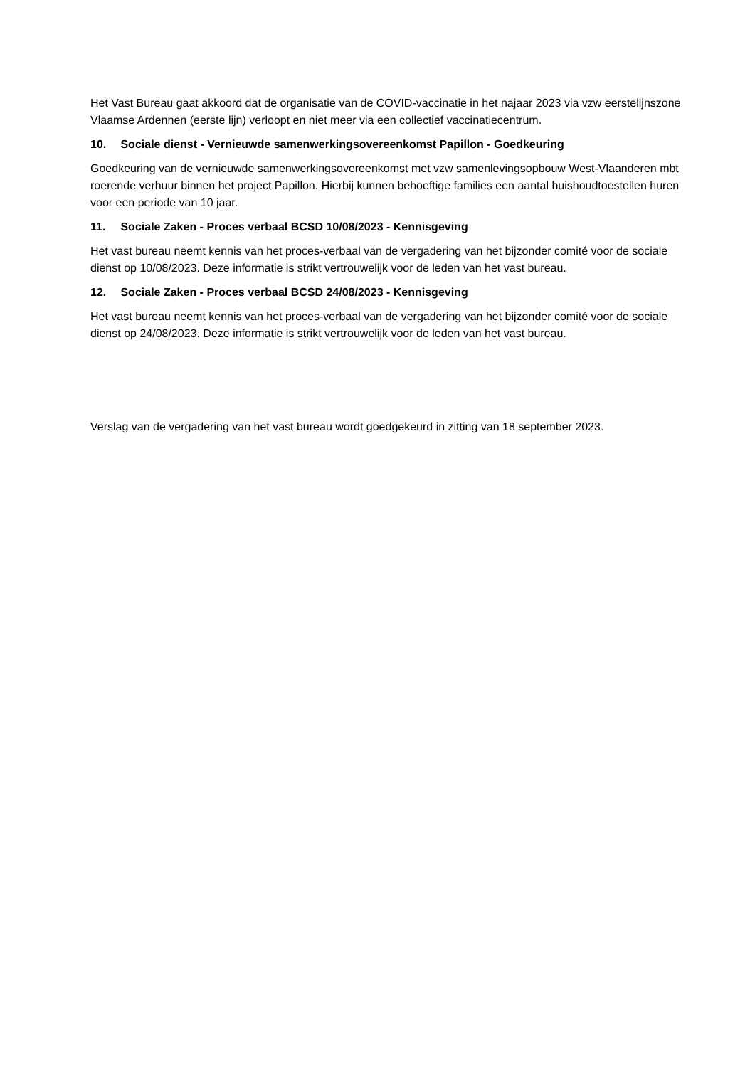Het Vast Bureau gaat akkoord dat de organisatie van de COVID-vaccinatie in het najaar 2023 via vzw eerstelijnszone Vlaamse Ardennen (eerste lijn) verloopt en niet meer via een collectief vaccinatiecentrum.
10. Sociale dienst - Vernieuwde samenwerkingsovereenkomst Papillon - Goedkeuring
Goedkeuring van de vernieuwde samenwerkingsovereenkomst met vzw samenlevingsopbouw West-Vlaanderen mbt roerende verhuur binnen het project Papillon. Hierbij kunnen behoeftige families een aantal huishoudtoestellen huren voor een periode van 10 jaar.
11. Sociale Zaken - Proces verbaal BCSD 10/08/2023 - Kennisgeving
Het vast bureau neemt kennis van het proces-verbaal van de vergadering van het bijzonder comité voor de sociale dienst op 10/08/2023. Deze informatie is strikt vertrouwelijk voor de leden van het vast bureau.
12. Sociale Zaken - Proces verbaal BCSD 24/08/2023 - Kennisgeving
Het vast bureau neemt kennis van het proces-verbaal van de vergadering van het bijzonder comité voor de sociale dienst op 24/08/2023. Deze informatie is strikt vertrouwelijk voor de leden van het vast bureau.
Verslag van de vergadering van het vast bureau wordt goedgekeurd in zitting van 18 september 2023.